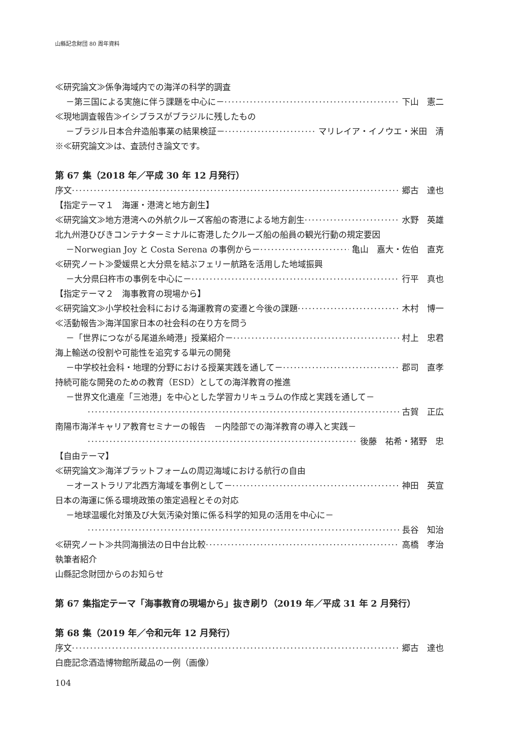山縣記念財団 80 周年資料
≪研究論文≫係争海域内での海洋の科学的調査
－第三国による実施に伴う課題を中心に－ 下山　憲二
≪現地調査報告≫イシブラスがブラジルに残したもの
－ブラジル日本合弁造船事業の結果検証－ マリレイア・イノウエ・米田　清
※≪研究論文≫は、査読付き論文です。
第 67 集（2018 年／平成 30 年 12 月発行）
序文 郷古　達也
【指定テーマ１　海運・港湾と地方創生】
≪研究論文≫地方港湾への外航クルーズ客船の寄港による地方創生 水野　英雄
北九州港ひびきコンテナターミナルに寄港したクルーズ船の船員の観光行動の規定要因
－Norwegian Joy と Costa Serena の事例から－ 亀山　嘉大・佐伯　直克
≪研究ノート≫愛媛県と大分県を結ぶフェリー航路を活用した地域振興
－大分県臼杵市の事例を中心に－ 行平　真也
【指定テーマ２　海事教育の現場から】
≪研究論文≫小学校社会科における海運教育の変遷と今後の課題 木村　博一
≪活動報告≫海洋国家日本の社会科の在り方を問う
－「世界につながる尾道糸崎港」授業紹介－ 村上　忠君
海上輸送の役割や可能性を追究する単元の開発
－中学校社会科・地理的分野における授業実践を通して－ 郡司　直孝
持続可能な開発のための教育（ESD）としての海洋教育の推進
－世界文化遺産「三池港」を中心とした学習カリキュラムの作成と実践を通して－
古賀　正広
南陽市海洋キャリア教育セミナーの報告　－内陸部での海洋教育の導入と実践－
後藤　祐希・猪野　忠
【自由テーマ】
≪研究論文≫海洋プラットフォームの周辺海域における航行の自由
－オーストラリア北西方海域を事例として－ 神田　英宣
日本の海運に係る環境政策の策定過程とその対応
－地球温暖化対策及び大気汚染対策に係る科学的知見の活用を中心に－
長谷　知治
≪研究ノート≫共同海損法の日中台比較 高橋　孝治
執筆者紹介
山縣記念財団からのお知らせ
第 67 集指定テーマ「海事教育の現場から」抜き刷り（2019 年／平成 31 年 2 月発行）
第 68 集（2019 年／令和元年 12 月発行）
序文 郷古　達也
白鹿記念酒造博物館所蔵品の一例（画像）
104